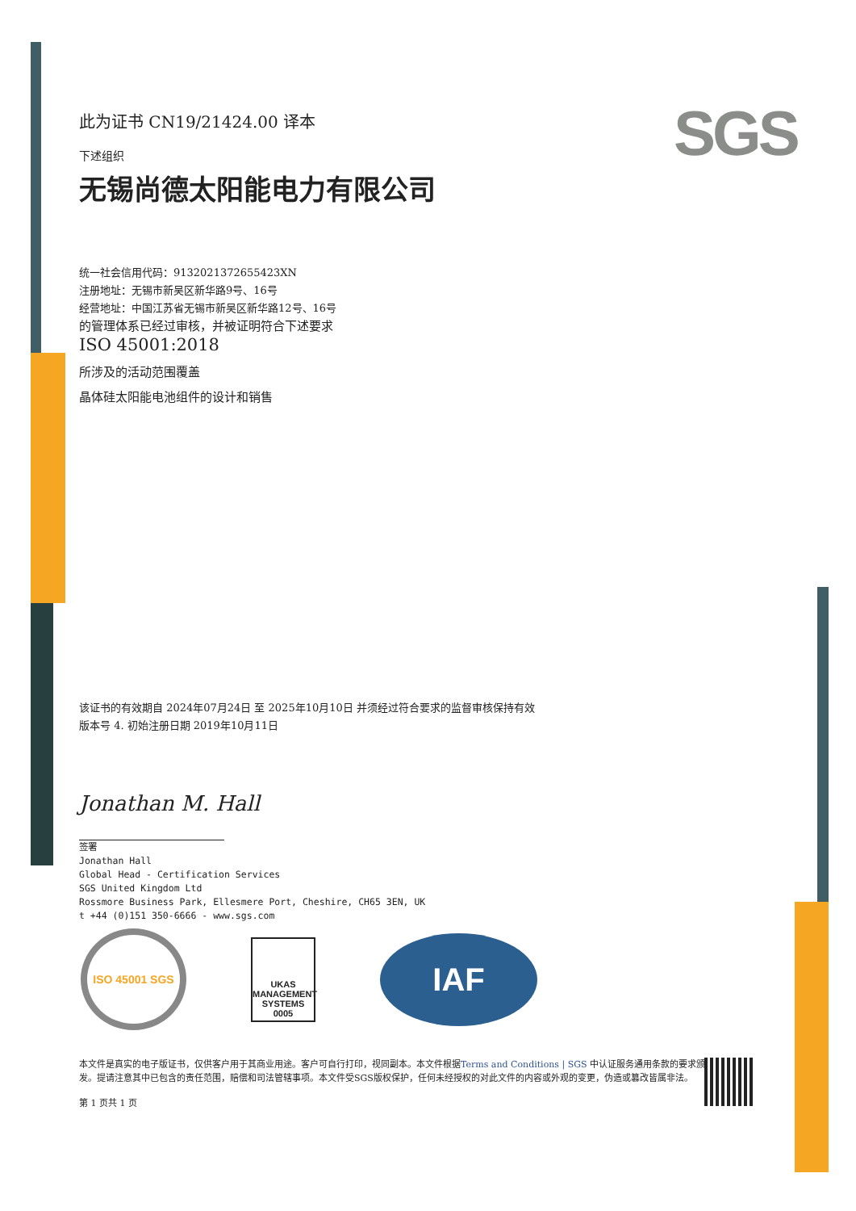SGS
此为证书 CN19/21424.00 译本
下述组织
无锡尚德太阳能电力有限公司
统一社会信用代码：9132021372655423XN
注册地址：无锡市新吴区新华路9号、16号
经营地址：中国江苏省无锡市新吴区新华路12号、16号
的管理体系已经过审核，并被证明符合下述要求
ISO 45001:2018
所涉及的活动范围覆盖
晶体硅太阳能电池组件的设计和销售
该证书的有效期自 2024年07月24日 至 2025年10月10日 并须经过符合要求的监督审核保持有效
版本号 4. 初始注册日期 2019年10月11日
Jonathan M. Hall
签署
Jonathan Hall
Global Head - Certification Services
SGS United Kingdom Ltd
Rossmore Business Park, Ellesmere Port, Cheshire, CH65 3EN, UK
t +44 (0)151 350-6666 - www.sgs.com
ISO 45001 SGS
UKAS
MANAGEMENT SYSTEMS
0005
IAF
本文件是真实的电子版证书，仅供客户用于其商业用途。客户可自行打印，视同副本。本文件根据Terms and Conditions | SGS 中认证服务通用条款的要求颁发。提请注意其中已包含的责任范围，赔偿和司法管辖事项。本文件受SGS版权保护，任何未经授权的对此文件的内容或外观的变更，伪造或篡改皆属非法。
第 1 页共 1 页